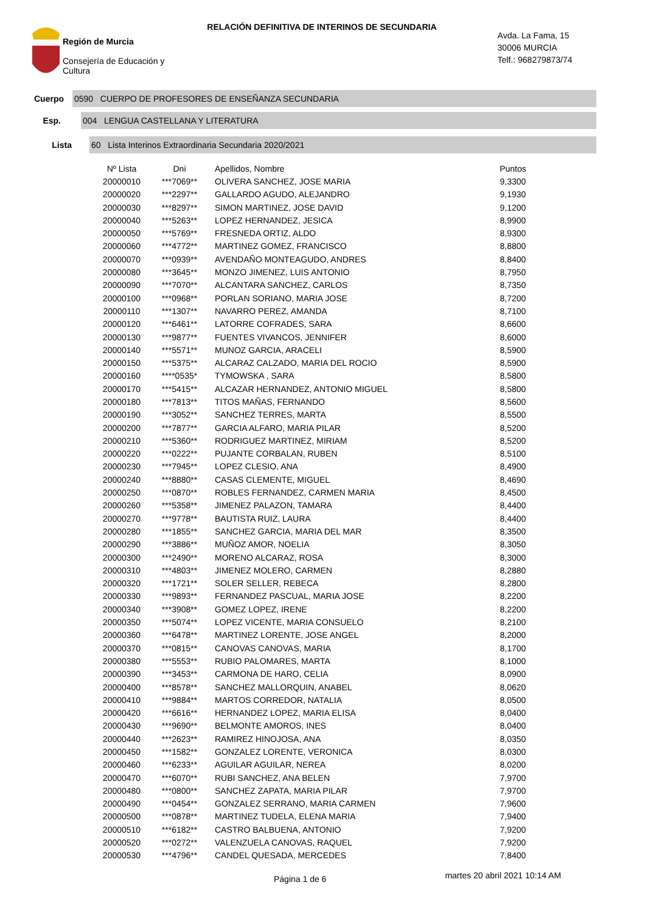Región de Murcia
Consejería de Educación y
Cultura
RELACIÓN DEFINITIVA DE INTERINOS DE SECUNDARIA
Avda. La Fama, 15
30006 MURCIA
Telf.: 968279873/74
Cuerpo
0590 CUERPO DE PROFESORES DE ENSEÑANZA SECUNDARIA
Esp.
004 LENGUA CASTELLANA Y LITERATURA
Lista
60 Lista Interinos Extraordinaria Secundaria 2020/2021
| Nº Lista | Dni | Apellidos, Nombre | Puntos |
| --- | --- | --- | --- |
| 20000010 | ***7069** | OLIVERA SANCHEZ, JOSE MARIA | 9,3300 |
| 20000020 | ***2297** | GALLARDO AGUDO, ALEJANDRO | 9,1930 |
| 20000030 | ***8297** | SIMON MARTINEZ, JOSE DAVID | 9,1200 |
| 20000040 | ***5263** | LOPEZ HERNANDEZ, JESICA | 8,9900 |
| 20000050 | ***5769** | FRESNEDA ORTIZ, ALDO | 8,9300 |
| 20000060 | ***4772** | MARTINEZ GOMEZ, FRANCISCO | 8,8800 |
| 20000070 | ***0939** | AVENDAÑO MONTEAGUDO, ANDRES | 8,8400 |
| 20000080 | ***3645** | MONZO JIMENEZ, LUIS ANTONIO | 8,7950 |
| 20000090 | ***7070** | ALCANTARA SANCHEZ, CARLOS | 8,7350 |
| 20000100 | ***0968** | PORLAN SORIANO, MARIA JOSE | 8,7200 |
| 20000110 | ***1307** | NAVARRO PEREZ, AMANDA | 8,7100 |
| 20000120 | ***6461** | LATORRE COFRADES, SARA | 8,6600 |
| 20000130 | ***9877** | FUENTES VIVANCOS, JENNIFER | 8,6000 |
| 20000140 | ***5571** | MUNOZ GARCIA, ARACELI | 8,5900 |
| 20000150 | ***5375** | ALCARAZ CALZADO, MARIA DEL ROCIO | 8,5900 |
| 20000160 | ****0535* | TYMOWSKA , SARA | 8,5800 |
| 20000170 | ***5415** | ALCAZAR HERNANDEZ, ANTONIO MIGUEL | 8,5800 |
| 20000180 | ***7813** | TITOS MAÑAS, FERNANDO | 8,5600 |
| 20000190 | ***3052** | SANCHEZ TERRES, MARTA | 8,5500 |
| 20000200 | ***7877** | GARCIA ALFARO, MARIA PILAR | 8,5200 |
| 20000210 | ***5360** | RODRIGUEZ MARTINEZ, MIRIAM | 8,5200 |
| 20000220 | ***0222** | PUJANTE CORBALAN, RUBEN | 8,5100 |
| 20000230 | ***7945** | LOPEZ CLESIO, ANA | 8,4900 |
| 20000240 | ***8880** | CASAS CLEMENTE, MIGUEL | 8,4690 |
| 20000250 | ***0870** | ROBLES FERNANDEZ, CARMEN MARIA | 8,4500 |
| 20000260 | ***5358** | JIMENEZ PALAZON, TAMARA | 8,4400 |
| 20000270 | ***9778** | BAUTISTA RUIZ, LAURA | 8,4400 |
| 20000280 | ***1855** | SANCHEZ GARCIA, MARIA DEL MAR | 8,3500 |
| 20000290 | ***3886** | MUÑOZ AMOR, NOELIA | 8,3050 |
| 20000300 | ***2490** | MORENO ALCARAZ, ROSA | 8,3000 |
| 20000310 | ***4803** | JIMENEZ MOLERO, CARMEN | 8,2880 |
| 20000320 | ***1721** | SOLER SELLER, REBECA | 8,2800 |
| 20000330 | ***9893** | FERNANDEZ PASCUAL, MARIA JOSE | 8,2200 |
| 20000340 | ***3908** | GOMEZ LOPEZ, IRENE | 8,2200 |
| 20000350 | ***5074** | LOPEZ VICENTE, MARIA CONSUELO | 8,2100 |
| 20000360 | ***6478** | MARTINEZ LORENTE, JOSE ANGEL | 8,2000 |
| 20000370 | ***0815** | CANOVAS CANOVAS, MARIA | 8,1700 |
| 20000380 | ***5553** | RUBIO PALOMARES, MARTA | 8,1000 |
| 20000390 | ***3453** | CARMONA DE HARO, CELIA | 8,0900 |
| 20000400 | ***8578** | SANCHEZ MALLORQUIN, ANABEL | 8,0620 |
| 20000410 | ***9884** | MARTOS CORREDOR, NATALIA | 8,0500 |
| 20000420 | ***6616** | HERNANDEZ LOPEZ, MARIA ELISA | 8,0400 |
| 20000430 | ***9690** | BELMONTE AMOROS, INES | 8,0400 |
| 20000440 | ***2623** | RAMIREZ HINOJOSA, ANA | 8,0350 |
| 20000450 | ***1582** | GONZALEZ LORENTE, VERONICA | 8,0300 |
| 20000460 | ***6233** | AGUILAR AGUILAR, NEREA | 8,0200 |
| 20000470 | ***6070** | RUBI SANCHEZ, ANA BELEN | 7,9700 |
| 20000480 | ***0800** | SANCHEZ ZAPATA, MARIA PILAR | 7,9700 |
| 20000490 | ***0454** | GONZALEZ SERRANO, MARIA CARMEN | 7,9600 |
| 20000500 | ***0878** | MARTINEZ TUDELA, ELENA MARIA | 7,9400 |
| 20000510 | ***6182** | CASTRO BALBUENA, ANTONIO | 7,9200 |
| 20000520 | ***0272** | VALENZUELA CANOVAS, RAQUEL | 7,9200 |
| 20000530 | ***4796** | CANDEL QUESADA, MERCEDES | 7,8400 |
Página 1 de 6 martes 20 abril 2021 10:14 AM